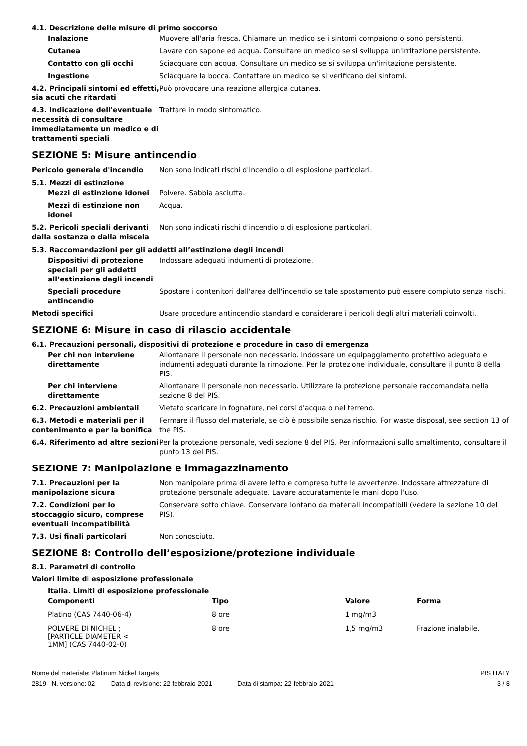4.1. Descrizione delle misure di primo soccorso
Inalazione Muovere all'aria fresca. Chiamare un medico se i sintomi compaiono o sono persistenti.
Cutanea Lavare con sapone ed acqua. Consultare un medico se si sviluppa un'irritazione persistente.
Contatto con gli occhi Sciacquare con acqua. Consultare un medico se si sviluppa un'irritazione persistente.
Ingestione Sciacquare la bocca. Contattare un medico se si verificano dei sintomi.
4.2. Principali sintomi ed effetti, sia acuti che ritardati
Può provocare una reazione allergica cutanea.
4.3. Indicazione dell'eventuale necessità di consultare immediatamente un medico e di trattamenti speciali
Trattare in modo sintomatico.
SEZIONE 5: Misure antincendio
Pericolo generale d'incendio Non sono indicati rischi d'incendio o di esplosione particolari.
5.1. Mezzi di estinzione
Mezzi di estinzione idonei Polvere. Sabbia asciutta.
Mezzi di estinzione non idonei
Acqua.
5.2. Pericoli speciali derivanti dalla sostanza o dalla miscela
Non sono indicati rischi d'incendio o di esplosione particolari.
5.3. Raccomandazioni per gli addetti all’estinzione degli incendi
Dispositivi di protezione speciali per gli addetti all’estinzione degli incendi
Indossare adeguati indumenti di protezione.
Speciali procedure antincendio
Spostare i contenitori dall'area dell'incendio se tale spostamento può essere compiuto senza rischi.
Metodi specifici Usare procedure antincendio standard e considerare i pericoli degli altri materiali coinvolti.
SEZIONE 6: Misure in caso di rilascio accidentale
6.1. Precauzioni personali, dispositivi di protezione e procedure in caso di emergenza
Per chi non interviene direttamente
Allontanare il personale non necessario. Indossare un equipaggiamento protettivo adeguato e indumenti adeguati durante la rimozione. Per la protezione individuale, consultare il punto 8 della PIS.
Per chi interviene direttamente
Allontanare il personale non necessario. Utilizzare la protezione personale raccomandata nella sezione 8 del PIS.
6.2. Precauzioni ambientali Vietato scaricare in fognature, nei corsi d'acqua o nel terreno.
6.3. Metodi e materiali per il contenimento e per la bonifica
Fermare il flusso del materiale, se ciò è possibile senza rischio. For waste disposal, see section 13 of the PIS.
6.4. Riferimento ad altre sezioni
Per la protezione personale, vedi sezione 8 del PIS. Per informazioni sullo smaltimento, consultare il punto 13 del PIS.
SEZIONE 7: Manipolazione e immagazzinamento
7.1. Precauzioni per la manipolazione sicura
Non manipolare prima di avere letto e compreso tutte le avvertenze. Indossare attrezzature di protezione personale adeguate. Lavare accuratamente le mani dopo l'uso.
7.2. Condizioni per lo stoccaggio sicuro, comprese eventuali incompatibilità
Conservare sotto chiave. Conservare lontano da materiali incompatibili (vedere la sezione 10 del PIS).
7.3. Usi finali particolari Non conosciuto.
SEZIONE 8: Controllo dell’esposizione/protezione individuale
8.1. Parametri di controllo
Valori limite di esposizione professionale
Italia. Limiti di esposizione professionale
| Componenti | Tipo | Valore | Forma |
| --- | --- | --- | --- |
| Platino (CAS 7440-06-4) | 8 ore | 1 mg/m3 | |
| POLVERE DI NICHEL ; [PARTICLE DIAMETER < 1MM] (CAS 7440-02-0) | 8 ore | 1,5 mg/m3 | Frazione inalabile. |
Nome del materiale: Platinum Nickel Targets PIS ITALY
2819 N. versione: 02 Data di revisione: 22-febbraio-2021 Data di stampa: 22-febbraio-2021 3 / 8